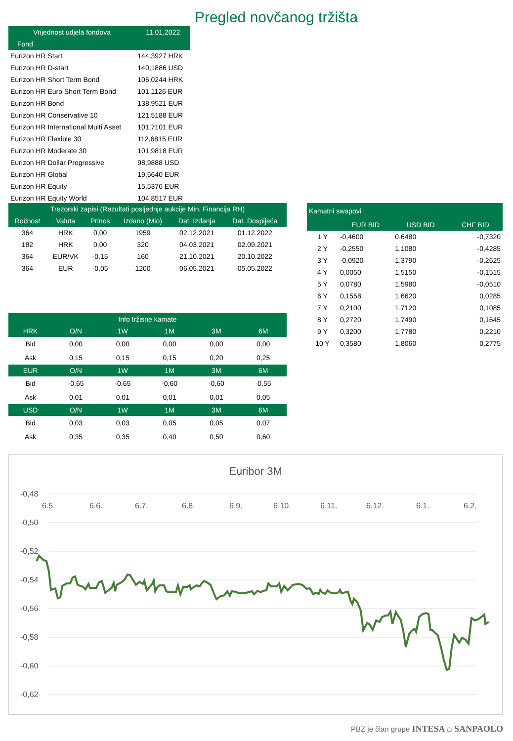Pregled novčanog tržišta
| Vrijednost udjela fondova | 11.01.2022 |
| --- | --- |
| Fond | |
| Eurizon HR Start | 144,3927 HRK |
| Eurizon HR D-start | 140,1886 USD |
| Eurizon HR Short Term Bond | 106,0244 HRK |
| Eurizon HR Euro Short Term Bond | 101,1126 EUR |
| Eurizon HR Bond | 138,9521 EUR |
| Eurizon HR Conservative 10 | 121,5188 EUR |
| Eurizon HR International Multi Asset | 101,7101 EUR |
| Eurizon HR Flexible 30 | 112,6815 EUR |
| Eurizon HR Moderate 30 | 101,9818 EUR |
| Eurizon HR Dollar Progressive | 98,9888 USD |
| Eurizon HR Global | 19,5640 EUR |
| Eurizon HR Equity | 15,5376 EUR |
| Eurizon HR Equity World | 104,8517 EUR |
| Trezorski zapisi (Rezultati posljednje aukcije Min. Financija RH) | | | | | |
| --- | --- | --- | --- | --- | --- |
| Ročnost | Valuta | Prinos | Izdano (Mio) | Dat. Izdanja | Dat. Dospijeća |
| 364 | HRK | 0,00 | 1959 | 02.12.2021 | 01.12.2022 |
| 182 | HRK | 0,00 | 320 | 04.03.2021 | 02.09.2021 |
| 364 | EUR/VK | -0,15 | 160 | 21.10.2021 | 20.10.2022 |
| 364 | EUR | -0,05 | 1200 | 06.05.2021 | 05.05.2022 |
| Kamatni swapovi | | | |
| --- | --- | --- | --- |
| | EUR BID | USD BID | CHF BID |
| 1 Y | -0,4600 | 0,6480 | -0,7320 |
| 2 Y | -0,2550 | 1,1080 | -0,4285 |
| 3 Y | -0,0920 | 1,3790 | -0,2625 |
| 4 Y | 0,0050 | 1,5150 | -0,1515 |
| 5 Y | 0,0780 | 1,5980 | -0,0510 |
| 6 Y | 0,1558 | 1,6620 | 0,0285 |
| 7 Y | 0,2100 | 1,7120 | 0,1085 |
| 8 Y | 0,2720 | 1,7490 | 0,1645 |
| 9 Y | 0,3200 | 1,7780 | 0,2210 |
| 10 Y | 0,3580 | 1,8060 | 0,2775 |
| Info tržisne kamate | | | | | |
| --- | --- | --- | --- | --- | --- |
| HRK | O/N | 1W | 1M | 3M | 6M |
| Bid | 0,00 | 0,00 | 0,00 | 0,00 | 0,00 |
| Ask | 0,15 | 0,15 | 0,15 | 0,20 | 0,25 |
| EUR | O/N | 1W | 1M | 3M | 6M |
| Bid | -0,65 | -0,65 | -0,60 | -0,60 | -0,55 |
| Ask | 0,01 | 0,01 | 0,01 | 0,01 | 0,05 |
| USD | O/N | 1W | 1M | 3M | 6M |
| Bid | 0,03 | 0,03 | 0,05 | 0,05 | 0,07 |
| Ask | 0,35 | 0,35 | 0,40 | 0,50 | 0,60 |
Euribor 3M
-0,48
-0,50
-0,52
-0,54
-0,56
-0,58
-0,60
-0,62
6.5.
6.6.
6.7.
6.8.
6.9.
6.10.
6.11.
6.12.
6.1.
6.2.
PBZ je član grupe INTESA ⌂ SANPAOLO